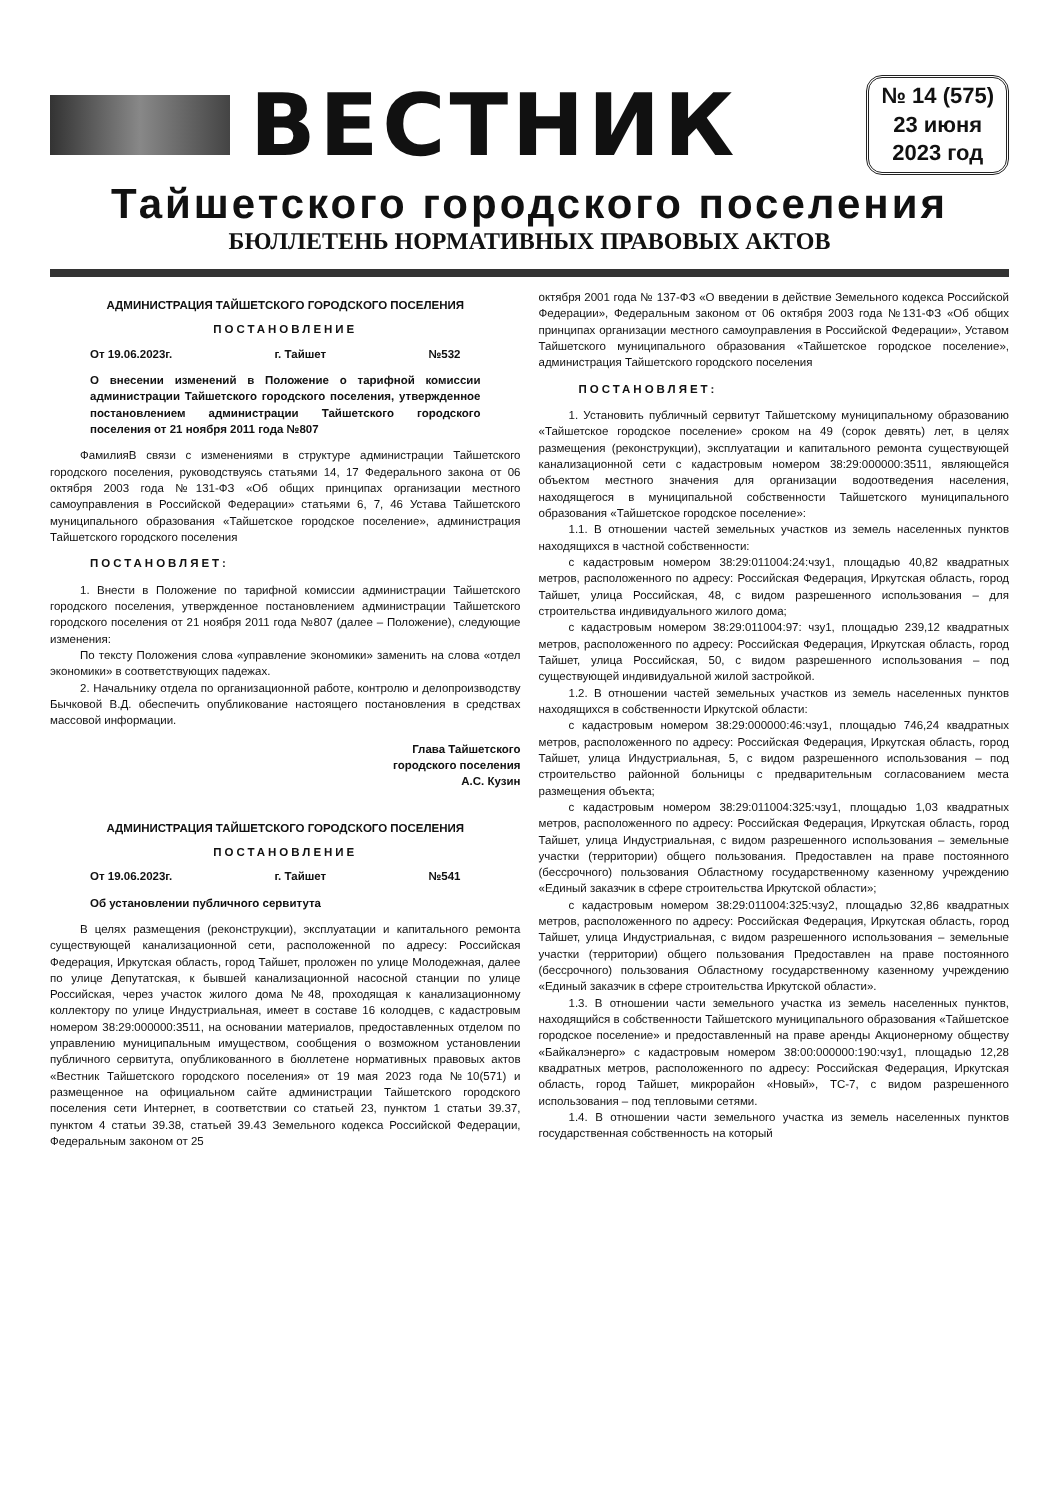ВЕСТНИК
№ 14 (575)
23 июня
2023 год
Тайшетского городского поселения
БЮЛЛЕТЕНЬ НОРМАТИВНЫХ ПРАВОВЫХ АКТОВ
АДМИНИСТРАЦИЯ ТАЙШЕТСКОГО ГОРОДСКОГО ПОСЕЛЕНИЯ
ПОСТАНОВЛЕНИЕ
От 19.06.2023г. г. Тайшет №532
О внесении изменений в Положение о тарифной комиссии администрации Тайшетского городского поселения, утвержденное постановлением администрации Тайшетского городского поселения от 21 ноября 2011 года №807
ФамилияВ связи с изменениями в структуре администрации Тайшетского городского поселения, руководствуясь статьями 14, 17 Федерального закона от 06 октября 2003 года №131-ФЗ «Об общих принципах организации местного самоуправления в Российской Федерации» статьями 6, 7, 46 Устава Тайшетского муниципального образования «Тайшетское городское поселение», администрация Тайшетского городского поселения
ПОСТАНОВЛЯЕТ:
1. Внести в Положение по тарифной комиссии администрации Тайшетского городского поселения, утвержденное постановлением администрации Тайшетского городского поселения от 21 ноября 2011 года №807 (далее – Положение), следующие изменения:
По тексту Положения слова «управление экономики» заменить на слова «отдел экономики» в соответствующих падежах.
2. Начальнику отдела по организационной работе, контролю и делопроизводству Бычковой В.Д. обеспечить опубликование настоящего постановления в средствах массовой информации.
Глава Тайшетского
городского поселения
А.С. Кузин
АДМИНИСТРАЦИЯ ТАЙШЕТСКОГО ГОРОДСКОГО ПОСЕЛЕНИЯ
ПОСТАНОВЛЕНИЕ
От 19.06.2023г. г. Тайшет №541
Об установлении публичного сервитута
В целях размещения (реконструкции), эксплуатации и капитального ремонта существующей канализационной сети, расположенной по адресу: Российская Федерация, Иркутская область, город Тайшет, проложен по улице Молодежная, далее по улице Депутатская, к бывшей канализационной насосной станции по улице Российская, через участок жилого дома №48, проходящая к канализационному коллектору по улице Индустриальная, имеет в составе 16 колодцев, с кадастровым номером 38:29:000000:3511, на основании материалов, предоставленных отделом по управлению муниципальным имуществом, сообщения о возможном установлении публичного сервитута, опубликованного в бюллетене нормативных правовых актов «Вестник Тайшетского городского поселения» от 19 мая 2023 года №10(571) и размещенное на официальном сайте администрации Тайшетского городского поселения сети Интернет, в соответствии со статьей 23, пунктом 1 статьи 39.37, пунктом 4 статьи 39.38, статьей 39.43 Земельного кодекса Российской Федерации, Федеральным законом от 25
октября 2001 года № 137-ФЗ «О введении в действие Земельного кодекса Российской Федерации», Федеральным законом от 06 октября 2003 года №131-ФЗ «Об общих принципах организации местного самоуправления в Российской Федерации», Уставом Тайшетского муниципального образования «Тайшетское городское поселение», администрация Тайшетского городского поселения
ПОСТАНОВЛЯЕТ:
1. Установить публичный сервитут Тайшетскому муниципальному образованию «Тайшетское городское поселение» сроком на 49 (сорок девять) лет, в целях размещения (реконструкции), эксплуатации и капитального ремонта существующей канализационной сети с кадастровым номером 38:29:000000:3511, являющейся объектом местного значения для организации водоотведения населения, находящегося в муниципальной собственности Тайшетского муниципального образования «Тайшетское городское поселение»:
1.1. В отношении частей земельных участков из земель населенных пунктов находящихся в частной собственности:
с кадастровым номером 38:29:011004:24:чзу1, площадью 40,82 квадратных метров, расположенного по адресу: Российская Федерация, Иркутская область, город Тайшет, улица Российская, 48, с видом разрешенного использования – для строительства индивидуального жилого дома;
с кадастровым номером 38:29:011004:97: чзу1, площадью 239,12 квадратных метров, расположенного по адресу: Российская Федерация, Иркутская область, город Тайшет, улица Российская, 50, с видом разрешенного использования – под существующей индивидуальной жилой застройкой.
1.2. В отношении частей земельных участков из земель населенных пунктов находящихся в собственности Иркутской области:
с кадастровым номером 38:29:000000:46:чзу1, площадью 746,24 квадратных метров, расположенного по адресу: Российская Федерация, Иркутская область, город Тайшет, улица Индустриальная, 5, с видом разрешенного использования – под строительство районной больницы с предварительным согласованием места размещения объекта;
с кадастровым номером 38:29:011004:325:чзу1, площадью 1,03 квадратных метров, расположенного по адресу: Российская Федерация, Иркутская область, город Тайшет, улица Индустриальная, с видом разрешенного использования – земельные участки (территории) общего пользования. Предоставлен на праве постоянного (бессрочного) пользования Областному государственному казенному учреждению «Единый заказчик в сфере строительства Иркутской области»;
с кадастровым номером 38:29:011004:325:чзу2, площадью 32,86 квадратных метров, расположенного по адресу: Российская Федерация, Иркутская область, город Тайшет, улица Индустриальная, с видом разрешенного использования – земельные участки (территории) общего пользования Предоставлен на праве постоянного (бессрочного) пользования Областному государственному казенному учреждению «Единый заказчик в сфере строительства Иркутской области».
1.3. В отношении части земельного участка из земель населенных пунктов, находящийся в собственности Тайшетского муниципального образования «Тайшетское городское поселение» и предоставленный на праве аренды Акционерному обществу «Байкалэнерго» с кадастровым номером 38:00:000000:190:чзу1, площадью 12,28 квадратных метров, расположенного по адресу: Российская Федерация, Иркутская область, город Тайшет, микрорайон «Новый», ТС-7, с видом разрешенного использования – под тепловыми сетями.
1.4. В отношении части земельного участка из земель населенных пунктов государственная собственность на который